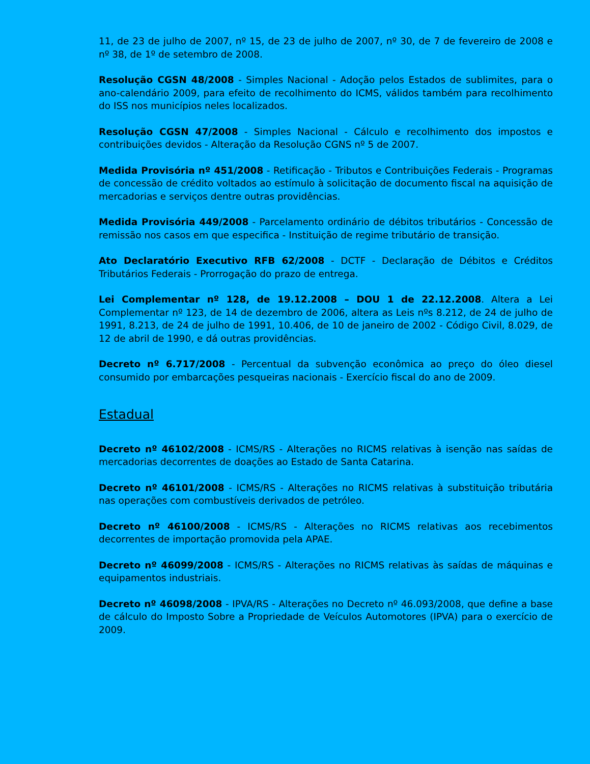11, de 23 de julho de 2007, nº 15, de 23 de julho de 2007, nº 30, de 7 de fevereiro de 2008 e nº 38, de 1º de setembro de 2008.
Resolução CGSN 48/2008 - Simples Nacional - Adoção pelos Estados de sublimites, para o ano-calendário 2009, para efeito de recolhimento do ICMS, válidos também para recolhimento do ISS nos municípios neles localizados.
Resolução CGSN 47/2008 - Simples Nacional - Cálculo e recolhimento dos impostos e contribuições devidos - Alteração da Resolução CGNS nº 5 de 2007.
Medida Provisória nº 451/2008 - Retificação - Tributos e Contribuições Federais - Programas de concessão de crédito voltados ao estímulo à solicitação de documento fiscal na aquisição de mercadorias e serviços dentre outras providências.
Medida Provisória 449/2008 - Parcelamento ordinário de débitos tributários - Concessão de remissão nos casos em que especifica - Instituição de regime tributário de transição.
Ato Declaratório Executivo RFB 62/2008 - DCTF - Declaração de Débitos e Créditos Tributários Federais - Prorrogação do prazo de entrega.
Lei Complementar nº 128, de 19.12.2008 – DOU 1 de 22.12.2008. Altera a Lei Complementar nº 123, de 14 de dezembro de 2006, altera as Leis nºs 8.212, de 24 de julho de 1991, 8.213, de 24 de julho de 1991, 10.406, de 10 de janeiro de 2002 - Código Civil, 8.029, de 12 de abril de 1990, e dá outras providências.
Decreto nº 6.717/2008 - Percentual da subvenção econômica ao preço do óleo diesel consumido por embarcações pesqueiras nacionais - Exercício fiscal do ano de 2009.
Estadual
Decreto nº 46102/2008 - ICMS/RS - Alterações no RICMS relativas à isenção nas saídas de mercadorias decorrentes de doações ao Estado de Santa Catarina.
Decreto nº 46101/2008 - ICMS/RS - Alterações no RICMS relativas à substituição tributária nas operações com combustíveis derivados de petróleo.
Decreto nº 46100/2008 - ICMS/RS - Alterações no RICMS relativas aos recebimentos decorrentes de importação promovida pela APAE.
Decreto nº 46099/2008 - ICMS/RS - Alterações no RICMS relativas às saídas de máquinas e equipamentos industriais.
Decreto nº 46098/2008 - IPVA/RS - Alterações no Decreto nº 46.093/2008, que define a base de cálculo do Imposto Sobre a Propriedade de Veículos Automotores (IPVA) para o exercício de 2009.